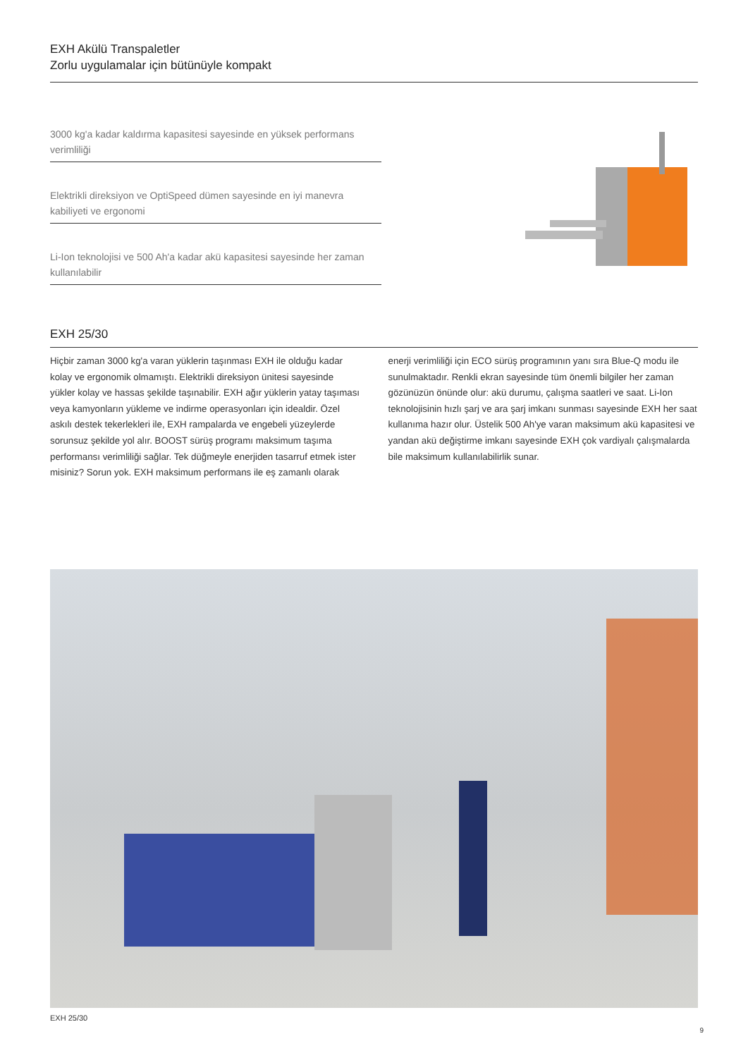EXH Akülü Transpaletler
Zorlu uygulamalar için bütünüyle kompakt
3000 kg'a kadar kaldırma kapasitesi sayesinde en yüksek performans verimliliği
Elektrikli direksiyon ve OptiSpeed dümen sayesinde en iyi manevra kabiliyeti ve ergonomi
Li-Ion teknolojisi ve 500 Ah'a kadar akü kapasitesi sayesinde her zaman kullanılabilir
EXH 25/30
Hiçbir zaman 3000 kg'a varan yüklerin taşınması EXH ile olduğu kadar kolay ve ergonomik olmamıştı. Elektrikli direksiyon ünitesi sayesinde yükler kolay ve hassas şekilde taşınabilir. EXH ağır yüklerin yatay taşıması veya kamyonların yükleme ve indirme operasyonları için idealdir. Özel askılı destek tekerlekleri ile, EXH rampalarda ve engebeli yüzeylerde sorunsuz şekilde yol alır. BOOST sürüş programı maksimum taşıma performansı verimliliği sağlar. Tek düğmeyle enerjiden tasarruf etmek ister misiniz? Sorun yok. EXH maksimum performans ile eş zamanlı olarak enerji verimliliği için ECO sürüş programının yanı sıra Blue-Q modu ile sunulmaktadır. Renkli ekran sayesinde tüm önemli bilgiler her zaman gözünüzün önünde olur: akü durumu, çalışma saatleri ve saat. Li-Ion teknolojisinin hızlı şarj ve ara şarj imkanı sunması sayesinde EXH her saat kullanıma hazır olur. Üstelik 500 Ah'ye varan maksimum akü kapasitesi ve yandan akü değiştirme imkanı sayesinde EXH çok vardiyalı çalışmalarda bile maksimum kullanılabilirlik sunar.
EXH 25/30
9